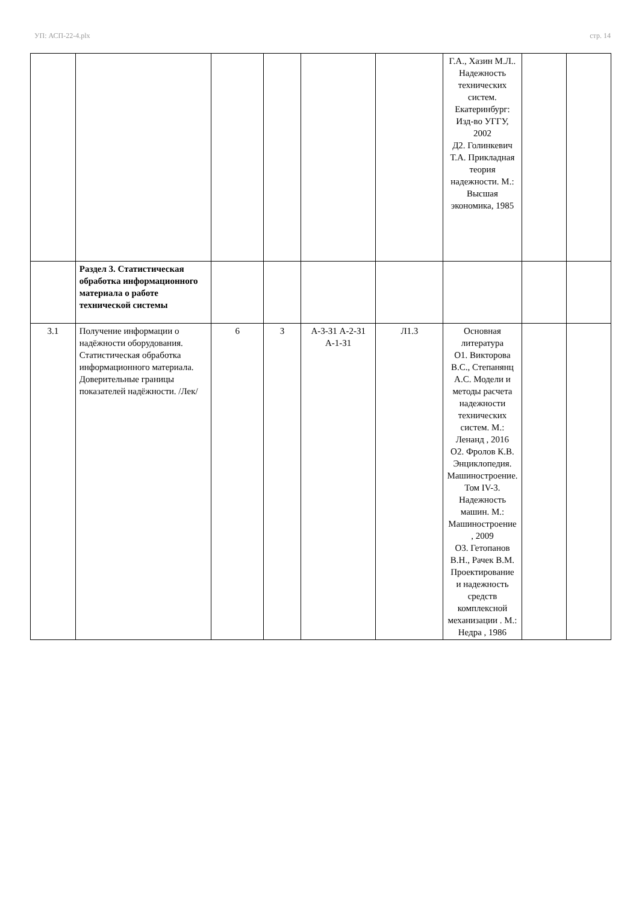УП: АСП-22-4.plx стр. 14
| | | | | | | Г.А., Хазин М.Л.. Надежность технических систем. Екатеринбург: Изд-во УГГУ, 2002 Д2. Голинкевич Т.А. Прикладная теория надежности. М.: Высшая экономика, 1985 | | |
| | Раздел 3. Статистическая обработка информационного материала о работе технической системы | | | | | | | |
| 3.1 | Получение информации о надёжности оборудования. Статистическая обработка информационного материала. Доверительные границы показателей надёжности. /Лек/ | 6 | 3 | А-3-З1 А-2-З1 А-1-З1 | Л1.3 | Основная литература О1. Викторова В.С., Степанянц А.С. Модели и методы расчета надежности технических систем. М.: Ленанд , 2016 О2. Фролов К.В. Энциклопедия. Машиностроение. Том IV-3. Надежность машин. М.: Машиностроение , 2009 О3. Гетопанов В.Н., Рачек В.М. Проектирование и надежность средств комплексной механизации . М.: Недра , 1986 | | |